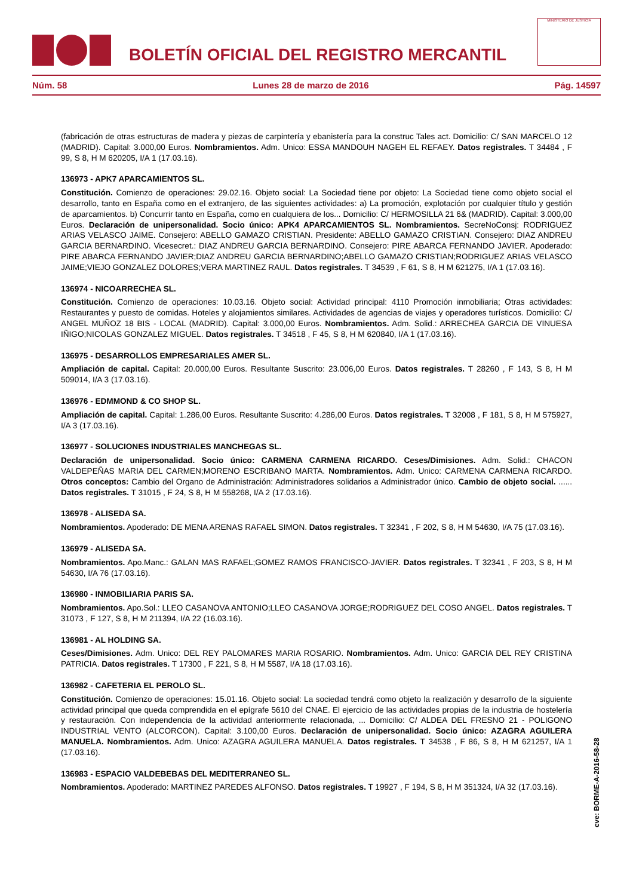BOLETÍN OFICIAL DEL REGISTRO MERCANTIL
MINISTERIO DE JUSTICIA
Núm. 58 Lunes 28 de marzo de 2016 Pág. 14597
(fabricación de otras estructuras de madera y piezas de carpintería y ebanistería para la construc Tales act. Domicilio: C/ SAN MARCELO 12 (MADRID). Capital: 3.000,00 Euros. Nombramientos. Adm. Unico: ESSA MANDOUH NAGEH EL REFAEY. Datos registrales. T 34484 , F 99, S 8, H M 620205, I/A 1 (17.03.16).
136973 - APK7 APARCAMIENTOS SL.
Constitución. Comienzo de operaciones: 29.02.16. Objeto social: La Sociedad tiene por objeto: La Sociedad tiene como objeto social el desarrollo, tanto en España como en el extranjero, de las siguientes actividades: a) La promoción, explotación por cualquier título y gestión de aparcamientos. b) Concurrir tanto en España, como en cualquiera de los... Domicilio: C/ HERMOSILLA 21 6& (MADRID). Capital: 3.000,00 Euros. Declaración de unipersonalidad. Socio único: APK4 APARCAMIENTOS SL. Nombramientos. SecreNoConsj: RODRIGUEZ ARIAS VELASCO JAIME. Consejero: ABELLO GAMAZO CRISTIAN. Presidente: ABELLO GAMAZO CRISTIAN. Consejero: DIAZ ANDREU GARCIA BERNARDINO. Vicesecret.: DIAZ ANDREU GARCIA BERNARDINO. Consejero: PIRE ABARCA FERNANDO JAVIER. Apoderado: PIRE ABARCA FERNANDO JAVIER;DIAZ ANDREU GARCIA BERNARDINO;ABELLO GAMAZO CRISTIAN;RODRIGUEZ ARIAS VELASCO JAIME;VIEJO GONZALEZ DOLORES;VERA MARTINEZ RAUL. Datos registrales. T 34539 , F 61, S 8, H M 621275, I/A 1 (17.03.16).
136974 - NICOARRECHEA SL.
Constitución. Comienzo de operaciones: 10.03.16. Objeto social: Actividad principal: 4110 Promoción inmobiliaria; Otras actividades: Restaurantes y puesto de comidas. Hoteles y alojamientos similares. Actividades de agencias de viajes y operadores turísticos. Domicilio: C/ ANGEL MUÑOZ 18 BIS - LOCAL (MADRID). Capital: 3.000,00 Euros. Nombramientos. Adm. Solid.: ARRECHEA GARCIA DE VINUESA IÑIGO;NICOLAS GONZALEZ MIGUEL. Datos registrales. T 34518 , F 45, S 8, H M 620840, I/A 1 (17.03.16).
136975 - DESARROLLOS EMPRESARIALES AMER SL.
Ampliación de capital. Capital: 20.000,00 Euros. Resultante Suscrito: 23.006,00 Euros. Datos registrales. T 28260 , F 143, S 8, H M 509014, I/A 3 (17.03.16).
136976 - EDMMOND & CO SHOP SL.
Ampliación de capital. Capital: 1.286,00 Euros. Resultante Suscrito: 4.286,00 Euros. Datos registrales. T 32008 , F 181, S 8, H M 575927, I/A 3 (17.03.16).
136977 - SOLUCIONES INDUSTRIALES MANCHEGAS SL.
Declaración de unipersonalidad. Socio único: CARMENA CARMENA RICARDO. Ceses/Dimisiones. Adm. Solid.: CHACON VALDEPEÑAS MARIA DEL CARMEN;MORENO ESCRIBANO MARTA. Nombramientos. Adm. Unico: CARMENA CARMENA RICARDO. Otros conceptos: Cambio del Organo de Administración: Administradores solidarios a Administrador único. Cambio de objeto social. ...... Datos registrales. T 31015 , F 24, S 8, H M 558268, I/A 2 (17.03.16).
136978 - ALISEDA SA.
Nombramientos. Apoderado: DE MENA ARENAS RAFAEL SIMON. Datos registrales. T 32341 , F 202, S 8, H M 54630, I/A 75 (17.03.16).
136979 - ALISEDA SA.
Nombramientos. Apo.Manc.: GALAN MAS RAFAEL;GOMEZ RAMOS FRANCISCO-JAVIER. Datos registrales. T 32341 , F 203, S 8, H M 54630, I/A 76 (17.03.16).
136980 - INMOBILIARIA PARIS SA.
Nombramientos. Apo.Sol.: LLEO CASANOVA ANTONIO;LLEO CASANOVA JORGE;RODRIGUEZ DEL COSO ANGEL. Datos registrales. T 31073 , F 127, S 8, H M 211394, I/A 22 (16.03.16).
136981 - AL HOLDING SA.
Ceses/Dimisiones. Adm. Unico: DEL REY PALOMARES MARIA ROSARIO. Nombramientos. Adm. Unico: GARCIA DEL REY CRISTINA PATRICIA. Datos registrales. T 17300 , F 221, S 8, H M 5587, I/A 18 (17.03.16).
136982 - CAFETERIA EL PEROLO SL.
Constitución. Comienzo de operaciones: 15.01.16. Objeto social: La sociedad tendrá como objeto la realización y desarrollo de la siguiente actividad principal que queda comprendida en el epígrafe 5610 del CNAE. El ejercicio de las actividades propias de la industria de hostelería y restauración. Con independencia de la actividad anteriormente relacionada, ... Domicilio: C/ ALDEA DEL FRESNO 21 - POLIGONO INDUSTRIAL VENTO (ALCORCON). Capital: 3.100,00 Euros. Declaración de unipersonalidad. Socio único: AZAGRA AGUILERA MANUELA. Nombramientos. Adm. Unico: AZAGRA AGUILERA MANUELA. Datos registrales. T 34538 , F 86, S 8, H M 621257, I/A 1 (17.03.16).
136983 - ESPACIO VALDEBEBAS DEL MEDITERRANEO SL.
Nombramientos. Apoderado: MARTINEZ PAREDES ALFONSO. Datos registrales. T 19927 , F 194, S 8, H M 351324, I/A 32 (17.03.16).
cve: BORME-A-2016-58-28